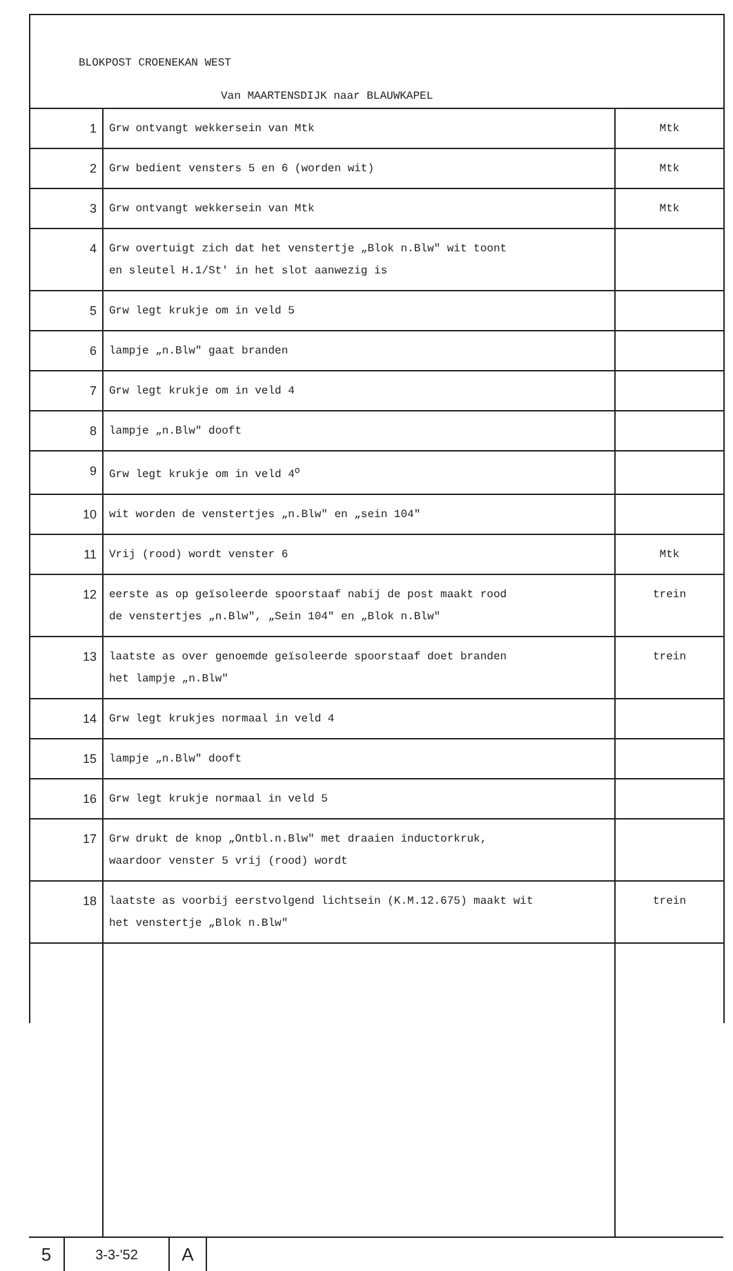BLOKPOST CROENEKAN WEST
Van MAARTENSDIJK naar BLAUWKAPEL
| 1 | Grw ontvangt wekkersein van Mtk | Mtk |
| 2 | Grw bedient vensters 5 en 6 (worden wit) | Mtk |
| 3 | Grw ontvangt wekkersein van Mtk | Mtk |
| 4 | Grw overtuigt zich dat het venstertje „Blok n.Blw" wit toont en sleutel H.1/St' in het slot aanwezig is | |
| 5 | Grw legt krukje om in veld 5 | |
| 6 | lampje „n.Blw" gaat branden | |
| 7 | Grw legt krukje om in veld 4 | |
| 8 | lampje „n.Blw" dooft | |
| 9 | Grw legt krukje om in veld 4<sup>o</sup> | |
| 10 | wit worden de venstertjes „n.Blw" en „sein 104" | |
| 11 | Vrij (rood) wordt venster 6 | Mtk |
| 12 | eerste as op geïsoleerde spoorstaaf nabij de post maakt rood de venstertjes „n.Blw", „Sein 104" en „Blok n.Blw" | trein |
| 13 | laatste as over genoemde geïsoleerde spoorstaaf doet branden het lampje „n.Blw" | trein |
| 14 | Grw legt krukjes normaal in veld 4 | |
| 15 | lampje „n.Blw" dooft | |
| 16 | Grw legt krukje normaal in veld 5 | |
| 17 | Grw drukt de knop „Ontbl.n.Blw" met draaien inductorkruk, waardoor venster 5 vrij (rood) wordt | |
| 18 | laatste as voorbij eerstvolgend lichtsein (K.M.12.675) maakt wit het venstertje „Blok n.Blw" | trein |
5
3-3-'52
A